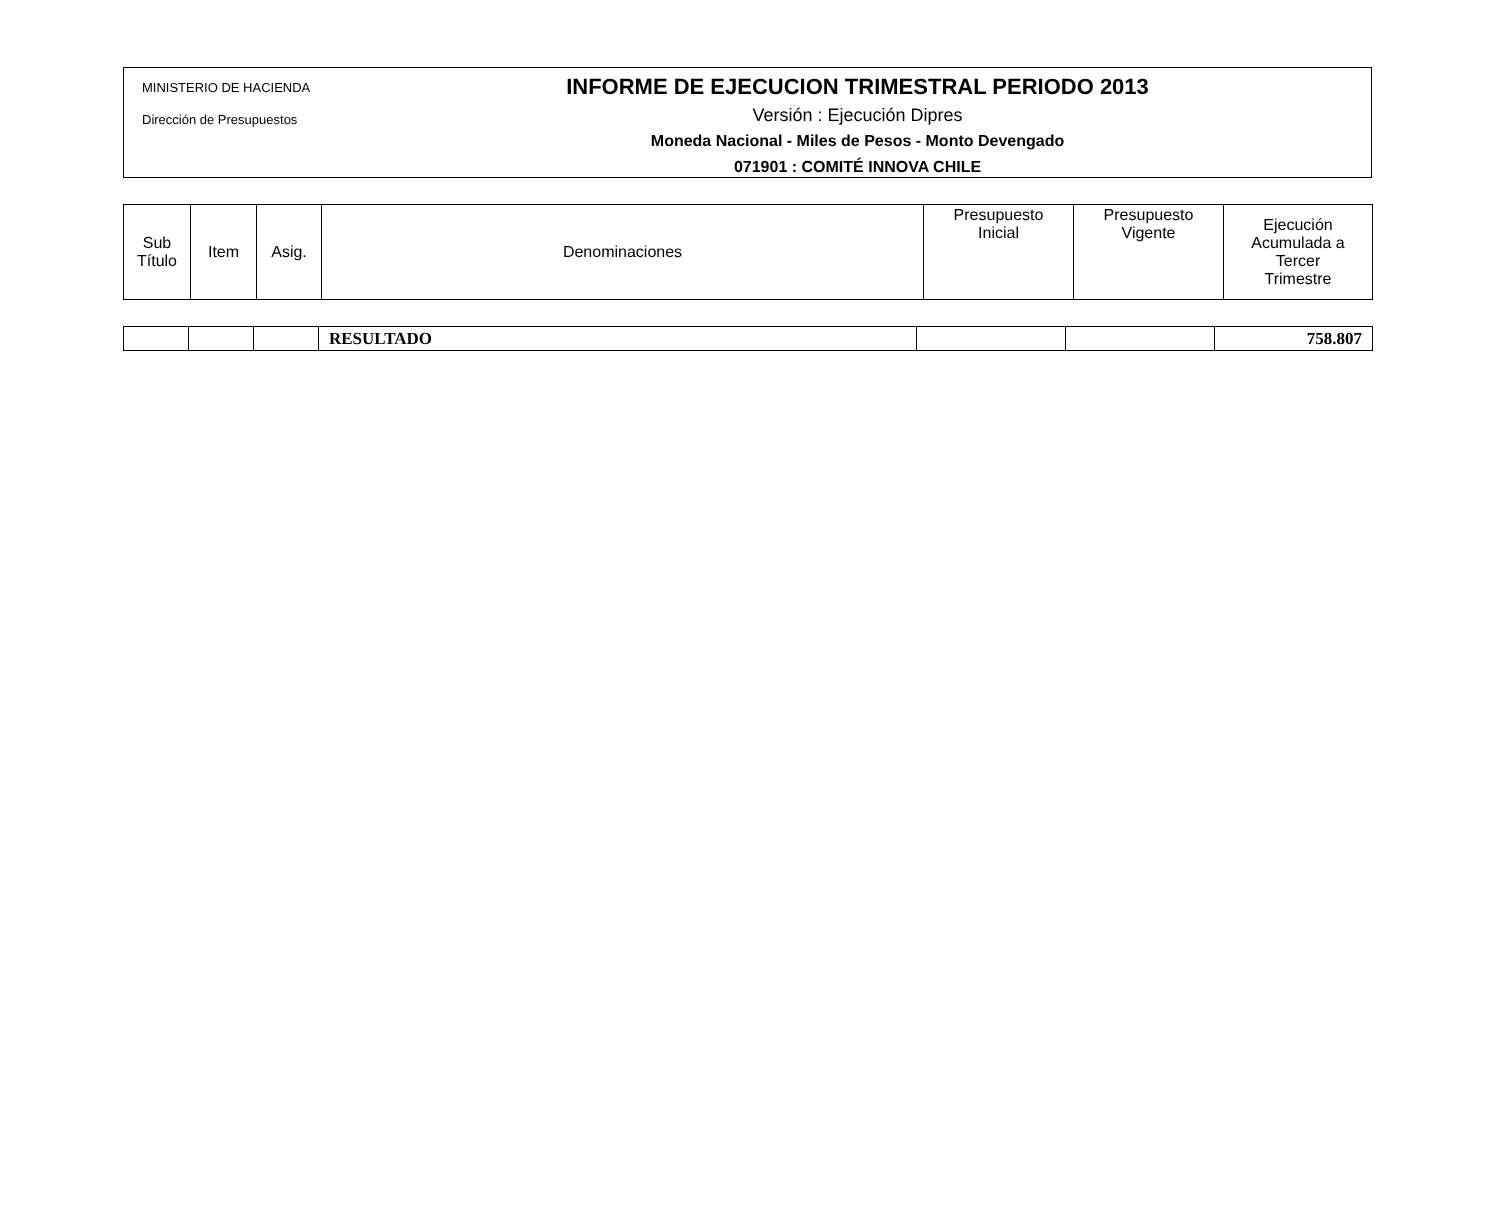MINISTERIO DE HACIENDA
Dirección de Presupuestos
INFORME DE EJECUCION TRIMESTRAL PERIODO 2013
Versión : Ejecución Dipres
Moneda Nacional - Miles de Pesos - Monto Devengado
071901 : COMITÉ INNOVA CHILE
| Sub Título | Item | Asig. | Denominaciones | Presupuesto Inicial | Presupuesto Vigente | Ejecución Acumulada a Tercer Trimestre |
| --- | --- | --- | --- | --- | --- | --- |
| | | | RESULTADO | | | 758.807 |